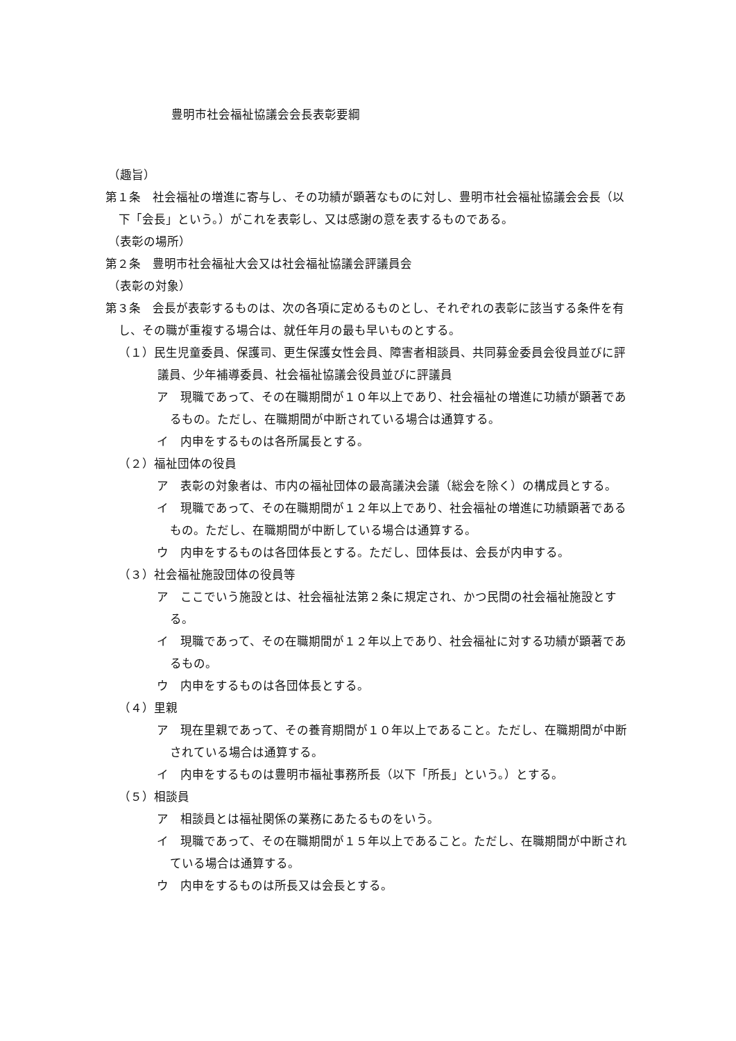豊明市社会福祉協議会会長表彰要綱
（趣旨）
第１条　社会福祉の増進に寄与し、その功績が顕著なものに対し、豊明市社会福祉協議会会長（以下「会長」という。）がこれを表彰し、又は感謝の意を表するものである。
（表彰の場所）
第２条　豊明市社会福祉大会又は社会福祉協議会評議員会
（表彰の対象）
第３条　会長が表彰するものは、次の各項に定めるものとし、それぞれの表彰に該当する条件を有し、その職が重複する場合は、就任年月の最も早いものとする。
（１）民生児童委員、保護司、更生保護女性会員、障害者相談員、共同募金委員会役員並びに評議員、少年補導委員、社会福祉協議会役員並びに評議員
ア　現職であって、その在職期間が１０年以上であり、社会福祉の増進に功績が顕著であるもの。ただし、在職期間が中断されている場合は通算する。
イ　内申をするものは各所属長とする。
（２）福祉団体の役員
ア　表彰の対象者は、市内の福祉団体の最高議決会議（総会を除く）の構成員とする。
イ　現職であって、その在職期間が１２年以上であり、社会福祉の増進に功績顕著であるもの。ただし、在職期間が中断している場合は通算する。
ウ　内申をするものは各団体長とする。ただし、団体長は、会長が内申する。
（３）社会福祉施設団体の役員等
ア　ここでいう施設とは、社会福祉法第２条に規定され、かつ民間の社会福祉施設とする。
イ　現職であって、その在職期間が１２年以上であり、社会福祉に対する功績が顕著であるもの。
ウ　内申をするものは各団体長とする。
（４）里親
ア　現在里親であって、その養育期間が１０年以上であること。ただし、在職期間が中断されている場合は通算する。
イ　内申をするものは豊明市福祉事務所長（以下「所長」という。）とする。
（５）相談員
ア　相談員とは福祉関係の業務にあたるものをいう。
イ　現職であって、その在職期間が１５年以上であること。ただし、在職期間が中断されている場合は通算する。
ウ　内申をするものは所長又は会長とする。